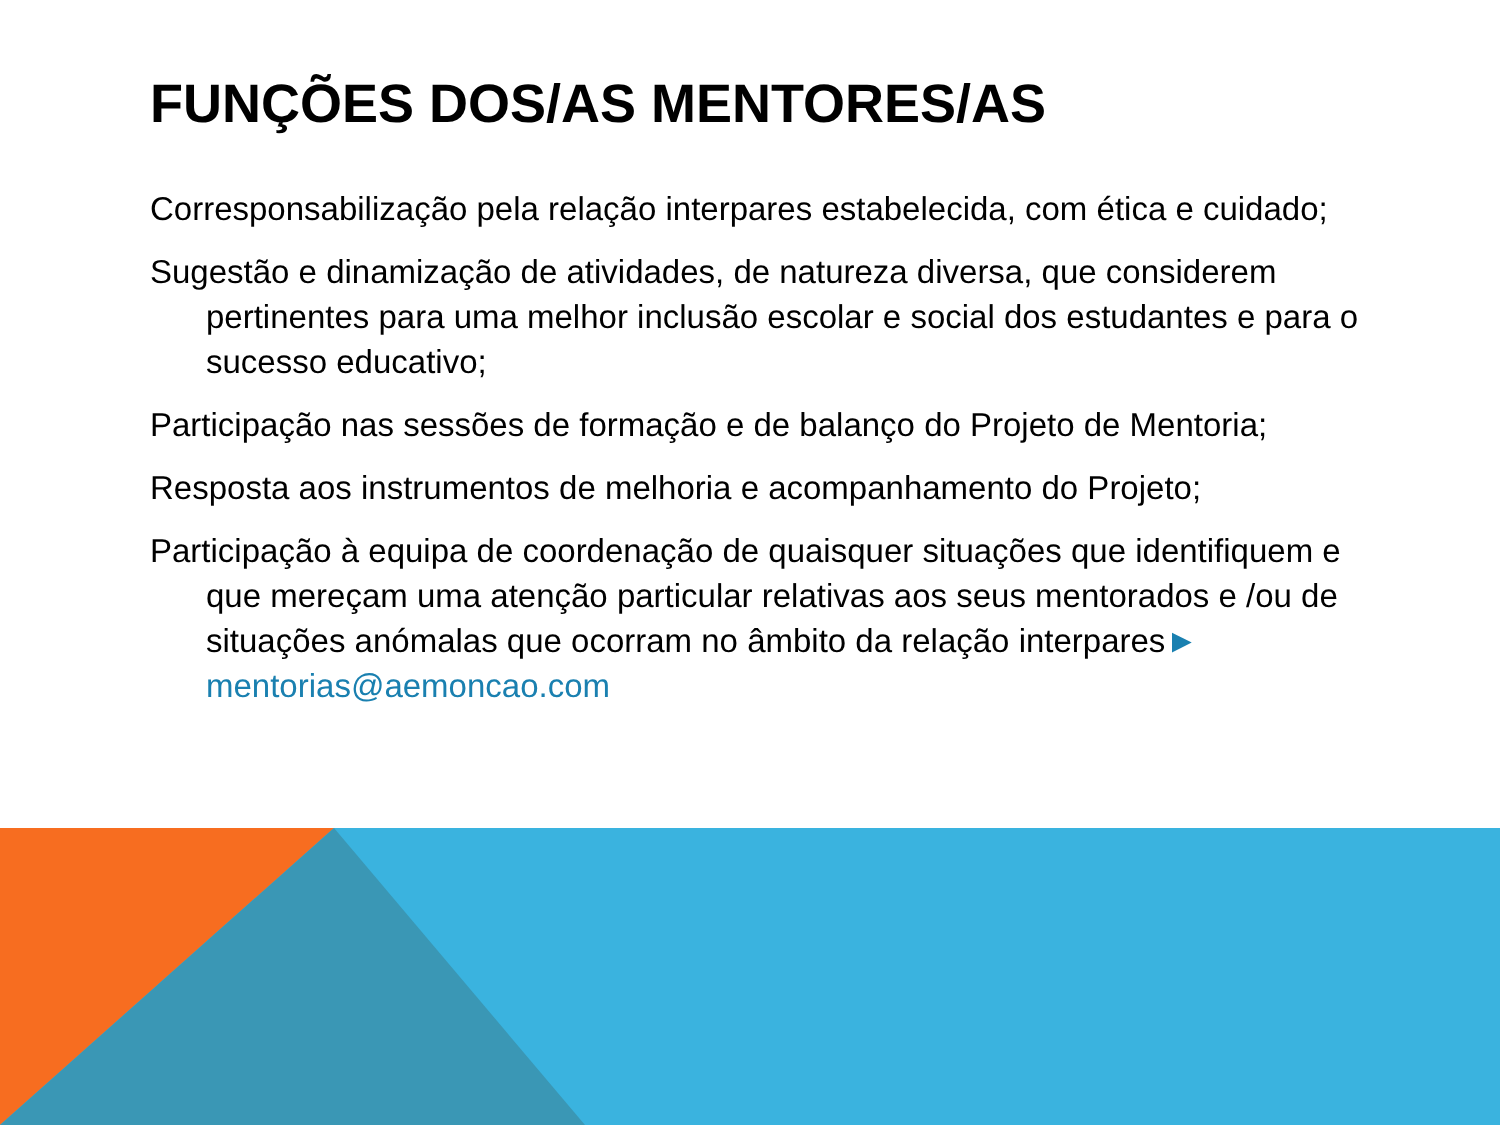FUNÇÕES DOS/AS MENTORES/AS
Corresponsabilização pela relação interpares estabelecida, com ética e cuidado;
Sugestão e dinamização de atividades, de natureza diversa, que considerem pertinentes para uma melhor inclusão escolar e social dos estudantes e para o sucesso educativo;
Participação nas sessões de formação e de balanço do Projeto de Mentoria;
Resposta aos instrumentos de melhoria e acompanhamento do Projeto;
Participação à equipa de coordenação de quaisquer situações que identifiquem e que mereçam uma atenção particular relativas aos seus mentorados e /ou de situações anómalas que ocorram no âmbito da relação interpares► mentorias@aemoncao.com